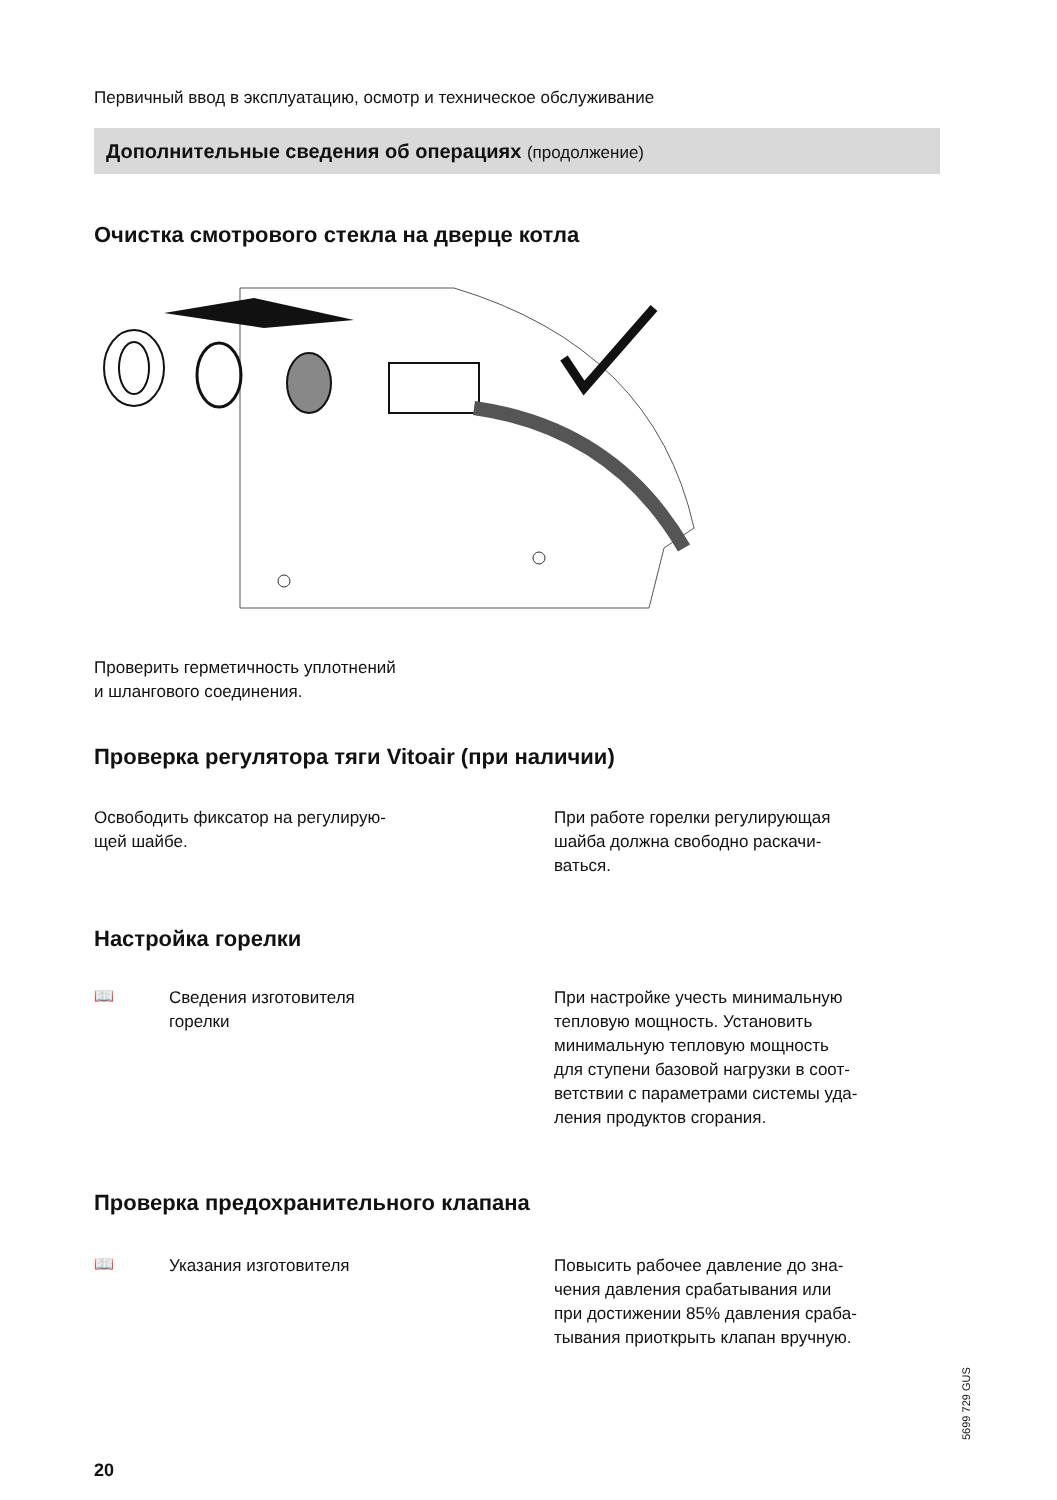Первичный ввод в эксплуатацию, осмотр и техническое обслуживание
Дополнительные сведения об операциях (продолжение)
Очистка смотрового стекла на дверце котла
Проверить герметичность уплотнений
и шлангового соединения.
Проверка регулятора тяги Vitoair (при наличии)
Освободить фиксатор на регулирую-
щей шайбе.
При работе горелки регулирующая
шайба должна свободно раскачи-
ваться.
Настройка горелки
📖
Сведения изготовителя
горелки
При настройке учесть минимальную
тепловую мощность. Установить
минимальную тепловую мощность
для ступени базовой нагрузки в соот-
ветствии с параметрами системы уда-
ления продуктов сгорания.
Проверка предохранительного клапана
📖
Указания изготовителя
Повысить рабочее давление до зна-
чения давления срабатывания или
при достижении 85% давления сраба-
тывания приоткрыть клапан вручную.
5699 729 GUS
20